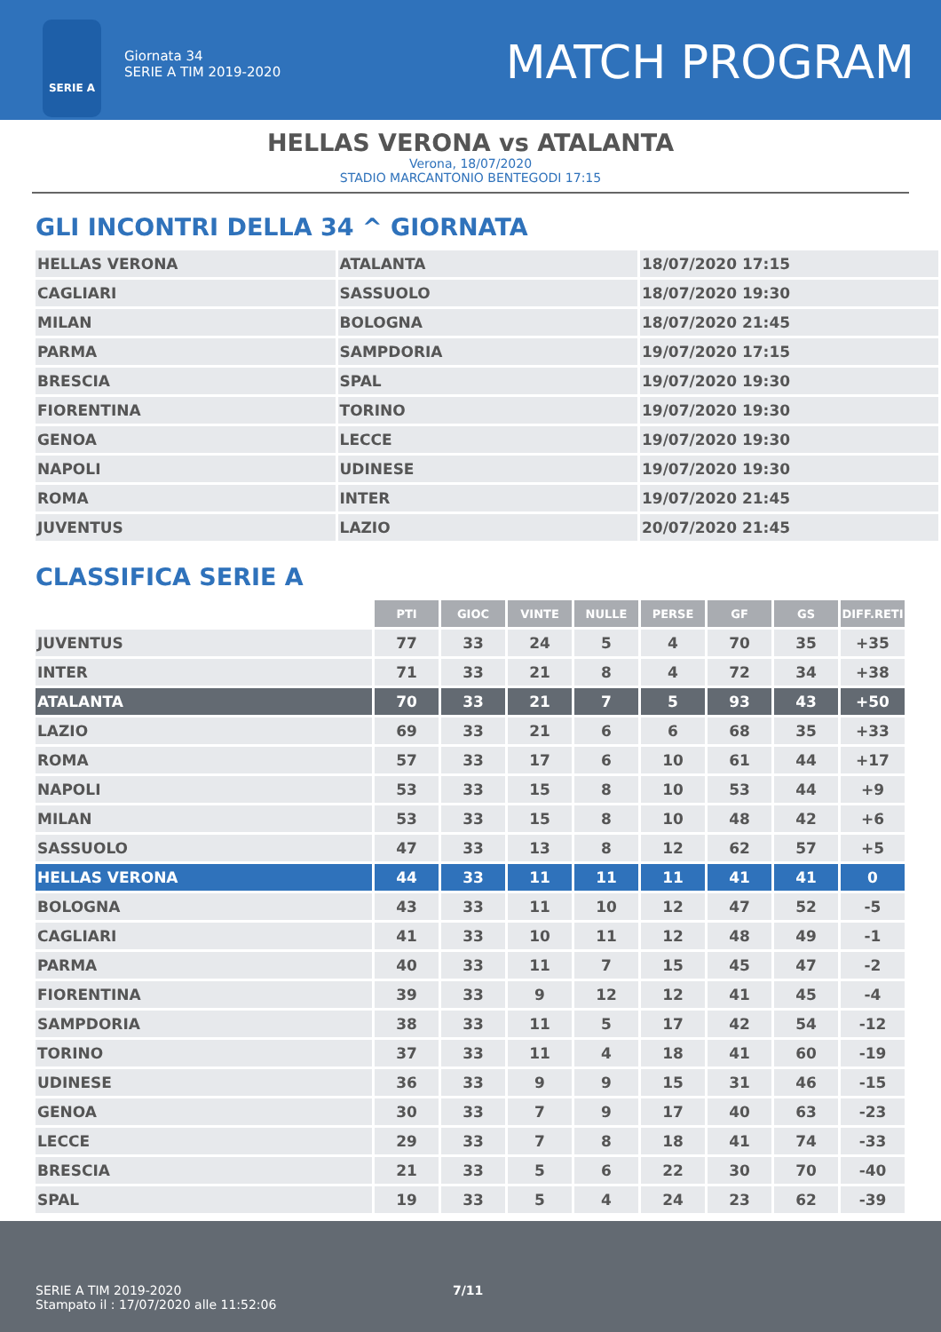SERIE A
Giornata 34
SERIE A TIM 2019-2020
MATCH PROGRAM
HELLAS VERONA vs ATALANTA
Verona, 18/07/2020
STADIO MARCANTONIO BENTEGODI 17:15
GLI INCONTRI DELLA 34 ^ GIORNATA
| HELLAS VERONA | ATALANTA | 18/07/2020 17:15 |
| CAGLIARI | SASSUOLO | 18/07/2020 19:30 |
| MILAN | BOLOGNA | 18/07/2020 21:45 |
| PARMA | SAMPDORIA | 19/07/2020 17:15 |
| BRESCIA | SPAL | 19/07/2020 19:30 |
| FIORENTINA | TORINO | 19/07/2020 19:30 |
| GENOA | LECCE | 19/07/2020 19:30 |
| NAPOLI | UDINESE | 19/07/2020 19:30 |
| ROMA | INTER | 19/07/2020 21:45 |
| JUVENTUS | LAZIO | 20/07/2020 21:45 |
CLASSIFICA SERIE A
| | PTI | GIOC | VINTE | NULLE | PERSE | GF | GS | DIFF.RETI |
| JUVENTUS | 77 | 33 | 24 | 5 | 4 | 70 | 35 | +35 |
| INTER | 71 | 33 | 21 | 8 | 4 | 72 | 34 | +38 |
| ATALANTA | 70 | 33 | 21 | 7 | 5 | 93 | 43 | +50 |
| LAZIO | 69 | 33 | 21 | 6 | 6 | 68 | 35 | +33 |
| ROMA | 57 | 33 | 17 | 6 | 10 | 61 | 44 | +17 |
| NAPOLI | 53 | 33 | 15 | 8 | 10 | 53 | 44 | +9 |
| MILAN | 53 | 33 | 15 | 8 | 10 | 48 | 42 | +6 |
| SASSUOLO | 47 | 33 | 13 | 8 | 12 | 62 | 57 | +5 |
| HELLAS VERONA | 44 | 33 | 11 | 11 | 11 | 41 | 41 | 0 |
| BOLOGNA | 43 | 33 | 11 | 10 | 12 | 47 | 52 | -5 |
| CAGLIARI | 41 | 33 | 10 | 11 | 12 | 48 | 49 | -1 |
| PARMA | 40 | 33 | 11 | 7 | 15 | 45 | 47 | -2 |
| FIORENTINA | 39 | 33 | 9 | 12 | 12 | 41 | 45 | -4 |
| SAMPDORIA | 38 | 33 | 11 | 5 | 17 | 42 | 54 | -12 |
| TORINO | 37 | 33 | 11 | 4 | 18 | 41 | 60 | -19 |
| UDINESE | 36 | 33 | 9 | 9 | 15 | 31 | 46 | -15 |
| GENOA | 30 | 33 | 7 | 9 | 17 | 40 | 63 | -23 |
| LECCE | 29 | 33 | 7 | 8 | 18 | 41 | 74 | -33 |
| BRESCIA | 21 | 33 | 5 | 6 | 22 | 30 | 70 | -40 |
| SPAL | 19 | 33 | 5 | 4 | 24 | 23 | 62 | -39 |
SERIE A TIM 2019-2020 7/11
Stampato il : 17/07/2020 alle 11:52:06